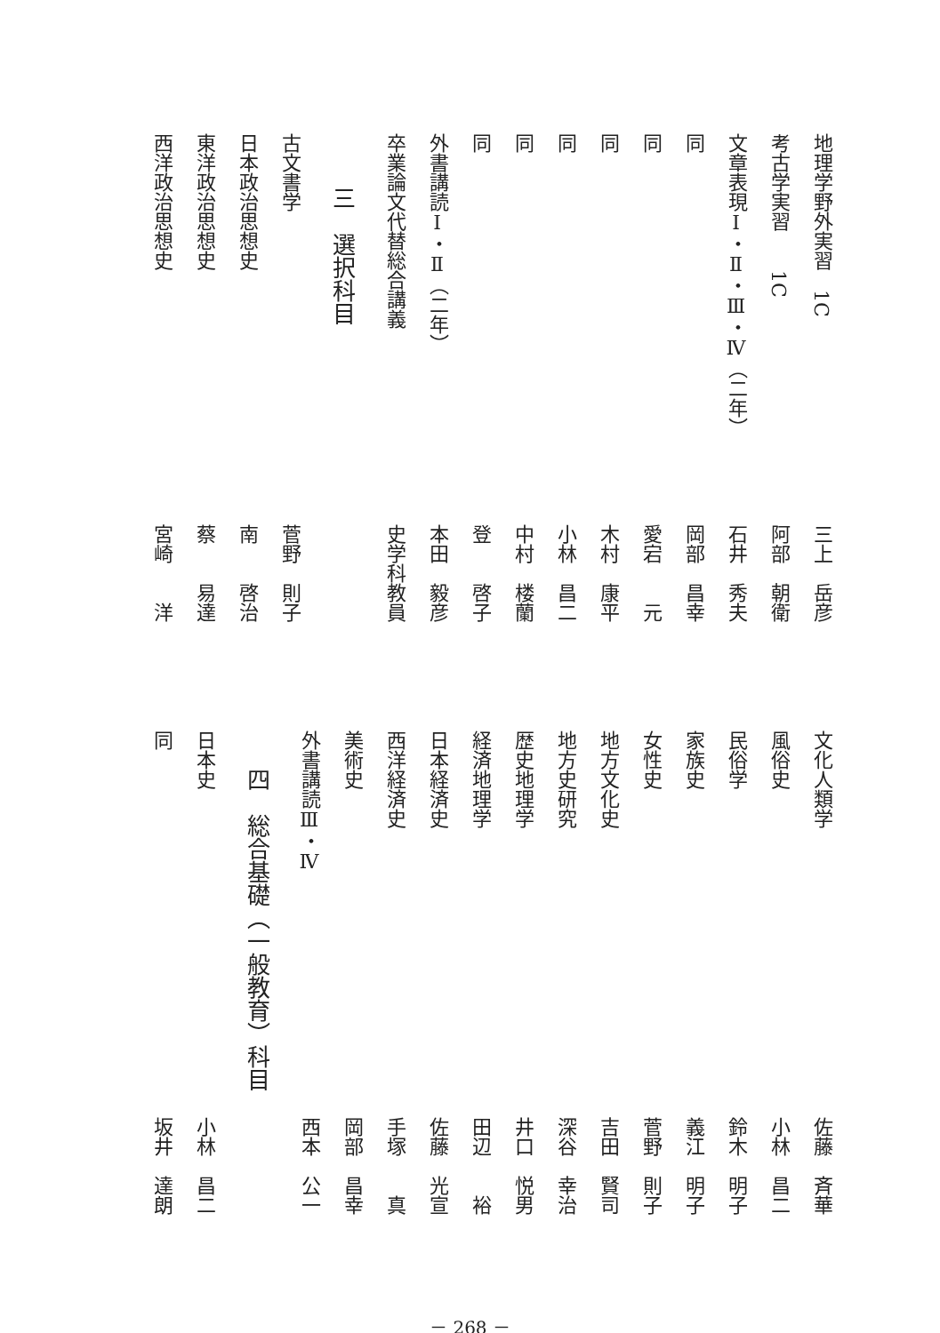地理学野外実習　1C 三上　岳彦
考古学実習　　1C 阿部　朝衛
文章表現Ⅰ・Ⅱ・Ⅲ・Ⅳ（二年）石井　秀夫
同岡部　昌幸
同愛宕　　元
同木村　康平
同小林　昌二
同中村　楼蘭
同登　　啓子
外書講読Ⅰ・Ⅱ（二年）本田　毅彦
卒業論文代替総合講義 史学科教員
三　選択科目
古文書学 菅野　則子
日本政治思想史 南　　啓治
東洋政治思想史 蔡　　易達
西洋政治思想史 宮崎　　洋
文化人類学 佐藤　斉華
風俗史 小林　昌二
民俗学 鈴木　明子
家族史 義江　明子
女性史 菅野　則子
地方文化史 吉田　賢司
地方史研究 深谷　幸治
歴史地理学 井口　悦男
経済地理学 田辺　　裕
日本経済史 佐藤　光宣
西洋経済史 手塚　　真
美術史 岡部　昌幸
外書講読Ⅲ・Ⅳ 西本　公一
四　総合基礎（一般教育）科目
日本史 小林　昌二
同坂井　達朗
－ 268 －